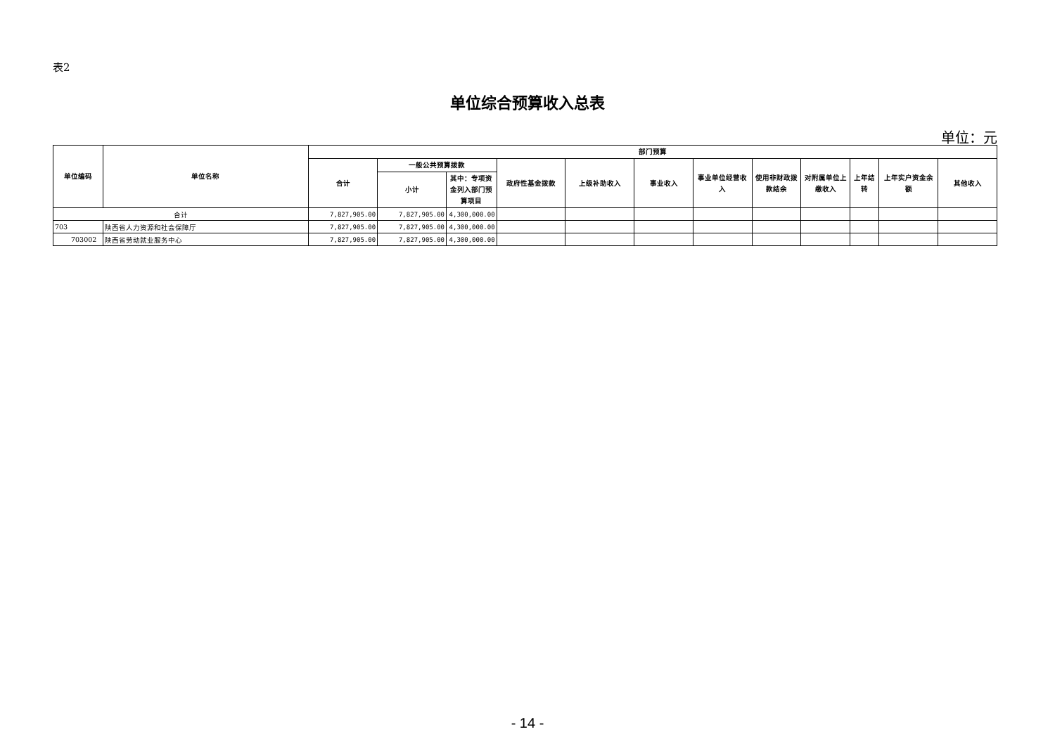表2
单位综合预算收入总表
单位：元
| 单位编码 | 单位名称 | 部门预算 | | | | | | | | | | | |
| --- | --- | --- | --- | --- | --- | --- | --- | --- | --- | --- | --- | --- | --- |
| | | 合计 | 一般公共预算拨款 | | 政府性基金拨款 | 上级补助收入 | 事业收入 | 事业单位经营收入 | 使用非财政拨款结余 | 对附属单位上缴收入 | 上年结转 | 上年实户资金余额 | 其他收入 |
| | | | 小计 | 其中：专项资金列入部门预算项目 | | | | | | | | | |
| 合计 | | 7,827,905.00 | 7,827,905.00 | 4,300,000.00 | | | | | | | | | |
| 703 | 陕西省人力资源和社会保障厅 | 7,827,905.00 | 7,827,905.00 | 4,300,000.00 | | | | | | | | | |
| 703002 | 陕西省劳动就业服务中心 | 7,827,905.00 | 7,827,905.00 | 4,300,000.00 | | | | | | | | | |
- 14 -